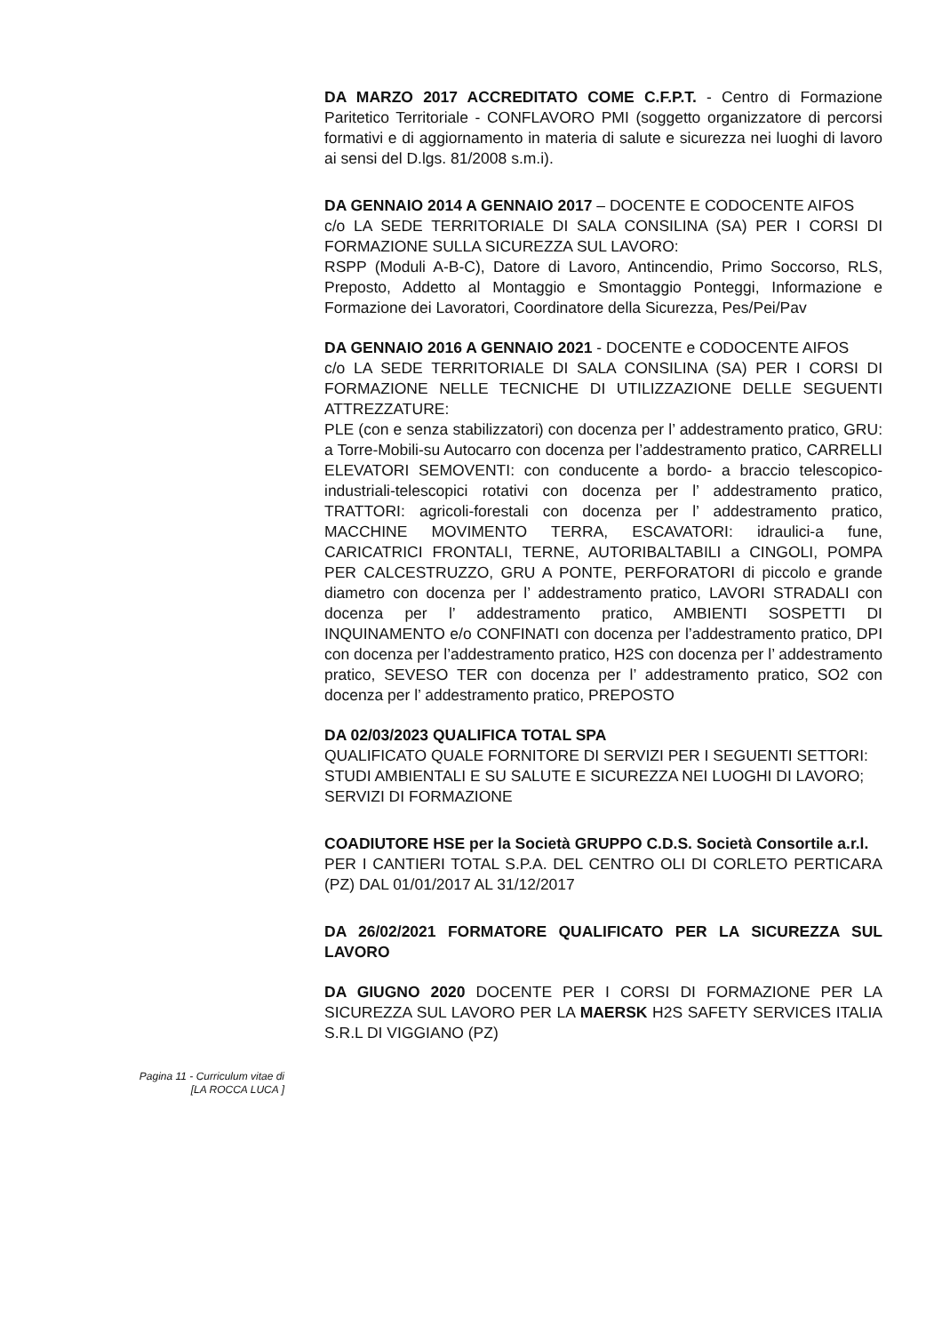DA MARZO 2017 ACCREDITATO COME C.F.P.T. - Centro di Formazione Paritetico Territoriale - CONFLAVORO PMI (soggetto organizzatore di percorsi formativi e di aggiornamento in materia di salute e sicurezza nei luoghi di lavoro ai sensi del D.lgs. 81/2008 s.m.i).
DA GENNAIO 2014 A GENNAIO 2017 – DOCENTE E CODOCENTE AIFOS
c/o LA SEDE TERRITORIALE DI SALA CONSILINA (SA) PER I CORSI DI FORMAZIONE SULLA SICUREZZA SUL LAVORO:
RSPP (Moduli A-B-C), Datore di Lavoro, Antincendio, Primo Soccorso, RLS, Preposto, Addetto al Montaggio e Smontaggio Ponteggi, Informazione e Formazione dei Lavoratori, Coordinatore della Sicurezza, Pes/Pei/Pav
DA GENNAIO 2016 A GENNAIO 2021 - DOCENTE e CODOCENTE AIFOS
c/o LA SEDE TERRITORIALE DI SALA CONSILINA (SA) PER I CORSI DI FORMAZIONE NELLE TECNICHE DI UTILIZZAZIONE DELLE SEGUENTI ATTREZZATURE:
PLE (con e senza stabilizzatori) con docenza per l’ addestramento pratico, GRU: a Torre-Mobili-su Autocarro con docenza per l’addestramento pratico, CARRELLI ELEVATORI SEMOVENTI: con conducente a bordo- a braccio telescopico-industriali-telescopici rotativi con docenza per l’ addestramento pratico, TRATTORI: agricoli-forestali con docenza per l’ addestramento pratico, MACCHINE MOVIMENTO TERRA, ESCAVATORI: idraulici-a fune, CARICATRICI FRONTALI, TERNE, AUTORIBALTABILI a CINGOLI, POMPA PER CALCESTRUZZO, GRU A PONTE, PERFORATORI di piccolo e grande diametro con docenza per l’ addestramento pratico, LAVORI STRADALI con docenza per l’ addestramento pratico, AMBIENTI SOSPETTI DI INQUINAMENTO e/o CONFINATI con docenza per l’addestramento pratico, DPI con docenza per l’addestramento pratico, H2S con docenza per l’ addestramento pratico, SEVESO TER con docenza per l’ addestramento pratico, SO2 con docenza per l’ addestramento pratico, PREPOSTO
DA 02/03/2023 QUALIFICA TOTAL SPA
QUALIFICATO QUALE FORNITORE DI SERVIZI PER I SEGUENTI SETTORI:
STUDI AMBIENTALI E SU SALUTE E SICUREZZA NEI LUOGHI DI LAVORO;
SERVIZI DI FORMAZIONE
COADIUTORE HSE per la Società GRUPPO C.D.S. Società Consortile a.r.l.
PER I CANTIERI TOTAL S.P.A. DEL CENTRO OLI DI CORLETO PERTICARA (PZ) DAL 01/01/2017 AL 31/12/2017
DA 26/02/2021 FORMATORE QUALIFICATO PER LA SICUREZZA SUL LAVORO
DA GIUGNO 2020 DOCENTE PER I CORSI DI FORMAZIONE PER LA SICUREZZA SUL LAVORO PER LA MAERSK H2S SAFETY SERVICES ITALIA S.R.L DI VIGGIANO (PZ)
Pagina 11 - Curriculum vitae di
[LA ROCCA LUCA ]